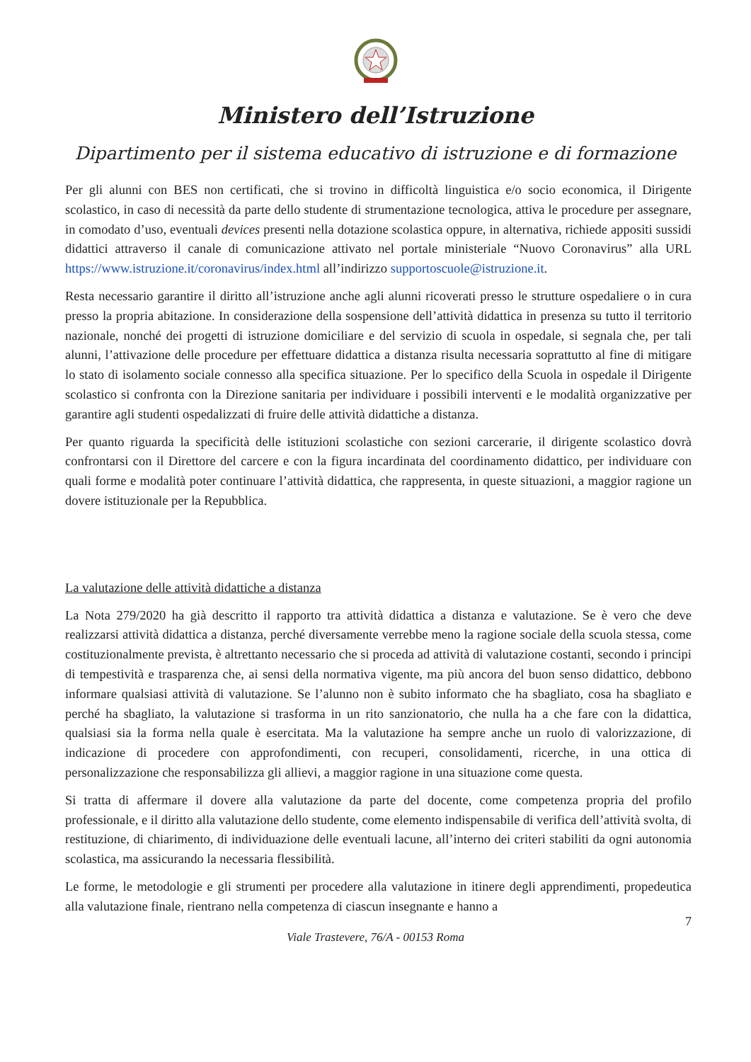Ministero dell’Istruzione
Dipartimento per il sistema educativo di istruzione e di formazione
Per gli alunni con BES non certificati, che si trovino in difficoltà linguistica e/o socio economica, il Dirigente scolastico, in caso di necessità da parte dello studente di strumentazione tecnologica, attiva le procedure per assegnare, in comodato d’uso, eventuali devices presenti nella dotazione scolastica oppure, in alternativa, richiede appositi sussidi didattici attraverso il canale di comunicazione attivato nel portale ministeriale “Nuovo Coronavirus” alla URL https://www.istruzione.it/coronavirus/index.html all’indirizzo supportoscuole@istruzione.it.
Resta necessario garantire il diritto all’istruzione anche agli alunni ricoverati presso le strutture ospedaliere o in cura presso la propria abitazione. In considerazione della sospensione dell’attività didattica in presenza su tutto il territorio nazionale, nonché dei progetti di istruzione domiciliare e del servizio di scuola in ospedale, si segnala che, per tali alunni, l’attivazione delle procedure per effettuare didattica a distanza risulta necessaria soprattutto al fine di mitigare lo stato di isolamento sociale connesso alla specifica situazione. Per lo specifico della Scuola in ospedale il Dirigente scolastico si confronta con la Direzione sanitaria per individuare i possibili interventi e le modalità organizzative per garantire agli studenti ospedalizzati di fruire delle attività didattiche a distanza.
Per quanto riguarda la specificità delle istituzioni scolastiche con sezioni carcerarie, il dirigente scolastico dovrà confrontarsi con il Direttore del carcere e con la figura incardinata del coordinamento didattico, per individuare con quali forme e modalità poter continuare l’attività didattica, che rappresenta, in queste situazioni, a maggior ragione un dovere istituzionale per la Repubblica.
La valutazione delle attività didattiche a distanza
La Nota 279/2020 ha già descritto il rapporto tra attività didattica a distanza e valutazione. Se è vero che deve realizzarsi attività didattica a distanza, perché diversamente verrebbe meno la ragione sociale della scuola stessa, come costituzionalmente prevista, è altrettanto necessario che si proceda ad attività di valutazione costanti, secondo i principi di tempestività e trasparenza che, ai sensi della normativa vigente, ma più ancora del buon senso didattico, debbono informare qualsiasi attività di valutazione. Se l’alunno non è subito informato che ha sbagliato, cosa ha sbagliato e perché ha sbagliato, la valutazione si trasforma in un rito sanzionatorio, che nulla ha a che fare con la didattica, qualsiasi sia la forma nella quale è esercitata. Ma la valutazione ha sempre anche un ruolo di valorizzazione, di indicazione di procedere con approfondimenti, con recuperi, consolidamenti, ricerche, in una ottica di personalizzazione che responsabilizza gli allievi, a maggior ragione in una situazione come questa.
Si tratta di affermare il dovere alla valutazione da parte del docente, come competenza propria del profilo professionale, e il diritto alla valutazione dello studente, come elemento indispensabile di verifica dell’attività svolta, di restituzione, di chiarimento, di individuazione delle eventuali lacune, all’interno dei criteri stabiliti da ogni autonomia scolastica, ma assicurando la necessaria flessibilità.
Le forme, le metodologie e gli strumenti per procedere alla valutazione in itinere degli apprendimenti, propedeutica alla valutazione finale, rientrano nella competenza di ciascun insegnante e hanno a
7
Viale Trastevere, 76/A - 00153 Roma